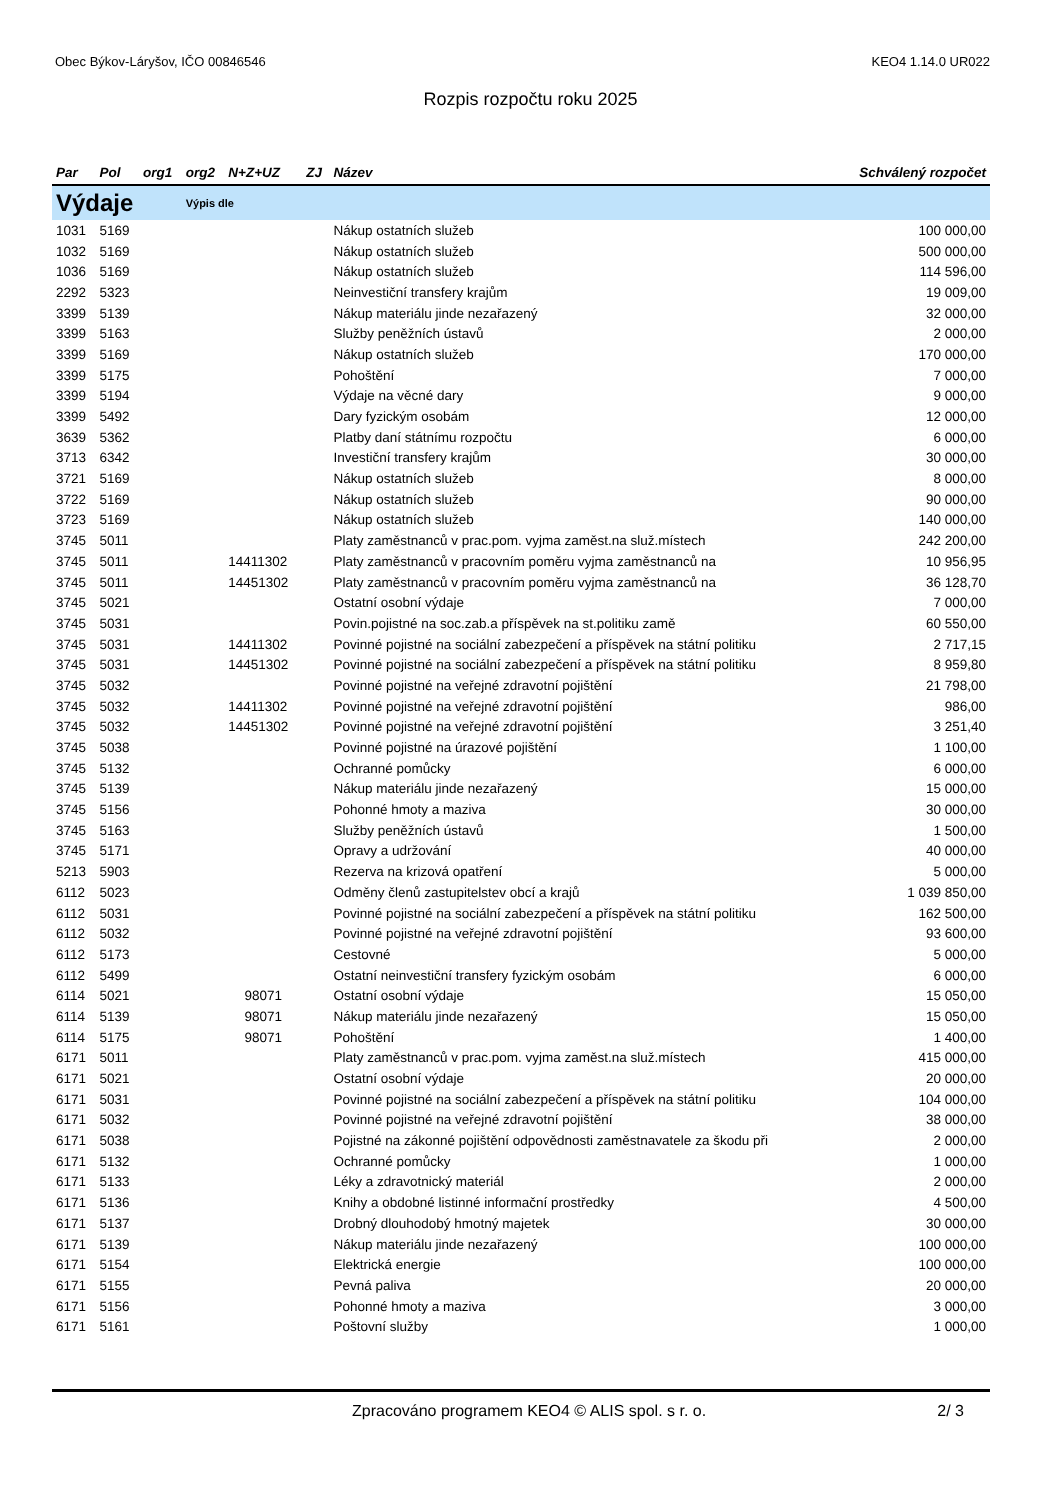Obec Býkov-Láryšov, IČO 00846546 KEO4 1.14.0 UR022
Rozpis rozpočtu roku 2025
| Par | Pol | org1 | org2 | N+Z+UZ | ZJ | Název | Schválený rozpočet |
| --- | --- | --- | --- | --- | --- | --- | --- |
| Výdaje | | | Výpis dle | | | | |
| 1031 | 5169 | | | | | Nákup ostatních služeb | 100 000,00 |
| 1032 | 5169 | | | | | Nákup ostatních služeb | 500 000,00 |
| 1036 | 5169 | | | | | Nákup ostatních služeb | 114 596,00 |
| 2292 | 5323 | | | | | Neinvestiční transfery krajům | 19 009,00 |
| 3399 | 5139 | | | | | Nákup materiálu jinde nezařazený | 32 000,00 |
| 3399 | 5163 | | | | | Služby peněžních ústavů | 2 000,00 |
| 3399 | 5169 | | | | | Nákup ostatních služeb | 170 000,00 |
| 3399 | 5175 | | | | | Pohoštění | 7 000,00 |
| 3399 | 5194 | | | | | Výdaje na věcné dary | 9 000,00 |
| 3399 | 5492 | | | | | Dary fyzickým osobám | 12 000,00 |
| 3639 | 5362 | | | | | Platby daní státnímu rozpočtu | 6 000,00 |
| 3713 | 6342 | | | | | Investiční transfery krajům | 30 000,00 |
| 3721 | 5169 | | | | | Nákup ostatních služeb | 8 000,00 |
| 3722 | 5169 | | | | | Nákup ostatních služeb | 90 000,00 |
| 3723 | 5169 | | | | | Nákup ostatních služeb | 140 000,00 |
| 3745 | 5011 | | | | | Platy zaměstnanců v prac.pom. vyjma zaměst.na služ.místech | 242 200,00 |
| 3745 | 5011 | | | 14411302 | | Platy zaměstnanců v pracovním poměru vyjma zaměstnanců na | 10 956,95 |
| 3745 | 5011 | | | 14451302 | | Platy zaměstnanců v pracovním poměru vyjma zaměstnanců na | 36 128,70 |
| 3745 | 5021 | | | | | Ostatní osobní výdaje | 7 000,00 |
| 3745 | 5031 | | | | | Povin.pojistné na soc.zab.a příspěvek na st.politiku zamě | 60 550,00 |
| 3745 | 5031 | | | 14411302 | | Povinné pojistné na sociální zabezpečení a příspěvek na státní politiku | 2 717,15 |
| 3745 | 5031 | | | 14451302 | | Povinné pojistné na sociální zabezpečení a příspěvek na státní politiku | 8 959,80 |
| 3745 | 5032 | | | | | Povinné pojistné na veřejné zdravotní pojištění | 21 798,00 |
| 3745 | 5032 | | | 14411302 | | Povinné pojistné na veřejné zdravotní pojištění | 986,00 |
| 3745 | 5032 | | | 14451302 | | Povinné pojistné na veřejné zdravotní pojištění | 3 251,40 |
| 3745 | 5038 | | | | | Povinné pojistné na úrazové pojištění | 1 100,00 |
| 3745 | 5132 | | | | | Ochranné pomůcky | 6 000,00 |
| 3745 | 5139 | | | | | Nákup materiálu jinde nezařazený | 15 000,00 |
| 3745 | 5156 | | | | | Pohonné hmoty a maziva | 30 000,00 |
| 3745 | 5163 | | | | | Služby peněžních ústavů | 1 500,00 |
| 3745 | 5171 | | | | | Opravy a udržování | 40 000,00 |
| 5213 | 5903 | | | | | Rezerva na krizová opatření | 5 000,00 |
| 6112 | 5023 | | | | | Odměny členů zastupitelstev obcí a krajů | 1 039 850,00 |
| 6112 | 5031 | | | | | Povinné pojistné na sociální zabezpečení a příspěvek na státní politiku | 162 500,00 |
| 6112 | 5032 | | | | | Povinné pojistné na veřejné zdravotní pojištění | 93 600,00 |
| 6112 | 5173 | | | | | Cestovné | 5 000,00 |
| 6112 | 5499 | | | | | Ostatní neinvestiční transfery fyzickým osobám | 6 000,00 |
| 6114 | 5021 | | | 98071 | | Ostatní osobní výdaje | 15 050,00 |
| 6114 | 5139 | | | 98071 | | Nákup materiálu jinde nezařazený | 15 050,00 |
| 6114 | 5175 | | | 98071 | | Pohoštění | 1 400,00 |
| 6171 | 5011 | | | | | Platy zaměstnanců v prac.pom. vyjma zaměst.na služ.místech | 415 000,00 |
| 6171 | 5021 | | | | | Ostatní osobní výdaje | 20 000,00 |
| 6171 | 5031 | | | | | Povinné pojistné na sociální zabezpečení a příspěvek na státní politiku | 104 000,00 |
| 6171 | 5032 | | | | | Povinné pojistné na veřejné zdravotní pojištění | 38 000,00 |
| 6171 | 5038 | | | | | Pojistné na zákonné pojištění odpovědnosti zaměstnavatele za škodu při | 2 000,00 |
| 6171 | 5132 | | | | | Ochranné pomůcky | 1 000,00 |
| 6171 | 5133 | | | | | Léky a zdravotnický materiál | 2 000,00 |
| 6171 | 5136 | | | | | Knihy a obdobné listinné informační prostředky | 4 500,00 |
| 6171 | 5137 | | | | | Drobný dlouhodobý hmotný majetek | 30 000,00 |
| 6171 | 5139 | | | | | Nákup materiálu jinde nezařazený | 100 000,00 |
| 6171 | 5154 | | | | | Elektrická energie | 100 000,00 |
| 6171 | 5155 | | | | | Pevná paliva | 20 000,00 |
| 6171 | 5156 | | | | | Pohonné hmoty a maziva | 3 000,00 |
| 6171 | 5161 | | | | | Poštovní služby | 1 000,00 |
Zpracováno programem KEO4 © ALIS spol. s r. o. 2/ 3